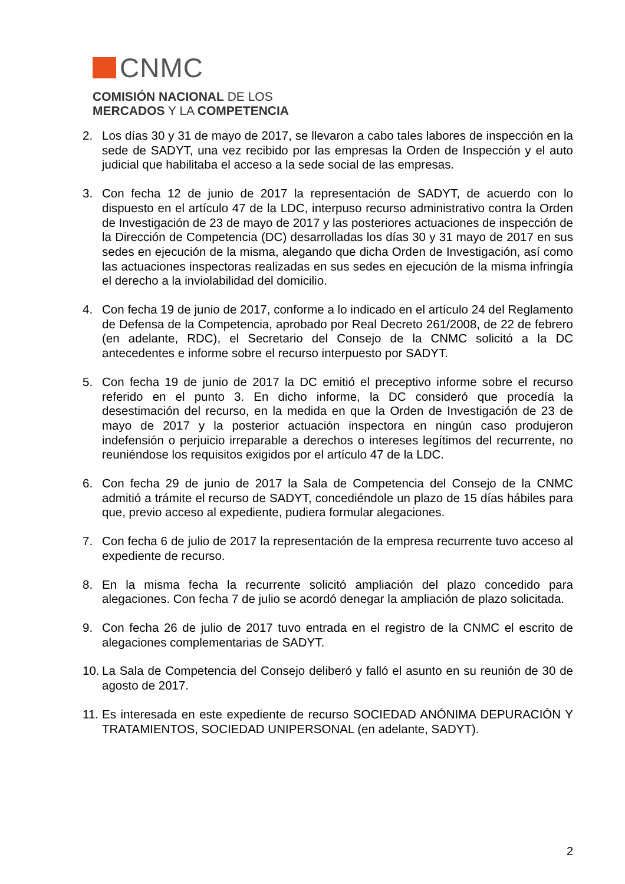CNMC
COMISIÓN NACIONAL DE LOS
MERCADOS Y LA COMPETENCIA
2. Los días 30 y 31 de mayo de 2017, se llevaron a cabo tales labores de inspección en la sede de SADYT, una vez recibido por las empresas la Orden de Inspección y el auto judicial que habilitaba el acceso a la sede social de las empresas.
3. Con fecha 12 de junio de 2017 la representación de SADYT, de acuerdo con lo dispuesto en el artículo 47 de la LDC, interpuso recurso administrativo contra la Orden de Investigación de 23 de mayo de 2017 y las posteriores actuaciones de inspección de la Dirección de Competencia (DC) desarrolladas los días 30 y 31 mayo de 2017 en sus sedes en ejecución de la misma, alegando que dicha Orden de Investigación, así como las actuaciones inspectoras realizadas en sus sedes en ejecución de la misma infringía el derecho a la inviolabilidad del domicilio.
4. Con fecha 19 de junio de 2017, conforme a lo indicado en el artículo 24 del Reglamento de Defensa de la Competencia, aprobado por Real Decreto 261/2008, de 22 de febrero (en adelante, RDC), el Secretario del Consejo de la CNMC solicitó a la DC antecedentes e informe sobre el recurso interpuesto por SADYT.
5. Con fecha 19 de junio de 2017 la DC emitió el preceptivo informe sobre el recurso referido en el punto 3. En dicho informe, la DC consideró que procedía la desestimación del recurso, en la medida en que la Orden de Investigación de 23 de mayo de 2017 y la posterior actuación inspectora en ningún caso produjeron indefensión o perjuicio irreparable a derechos o intereses legítimos del recurrente, no reuniéndose los requisitos exigidos por el artículo 47 de la LDC.
6. Con fecha 29 de junio de 2017 la Sala de Competencia del Consejo de la CNMC admitió a trámite el recurso de SADYT, concediéndole un plazo de 15 días hábiles para que, previo acceso al expediente, pudiera formular alegaciones.
7. Con fecha 6 de julio de 2017 la representación de la empresa recurrente tuvo acceso al expediente de recurso.
8. En la misma fecha la recurrente solicitó ampliación del plazo concedido para alegaciones. Con fecha 7 de julio se acordó denegar la ampliación de plazo solicitada.
9. Con fecha 26 de julio de 2017 tuvo entrada en el registro de la CNMC el escrito de alegaciones complementarias de SADYT.
10.
La Sala de Competencia del Consejo deliberó y falló el asunto en su reunión de 30 de agosto de 2017.
11.
Es interesada en este expediente de recurso SOCIEDAD ANÓNIMA DEPURACIÓN Y TRATAMIENTOS, SOCIEDAD UNIPERSONAL (en adelante, SADYT).
2